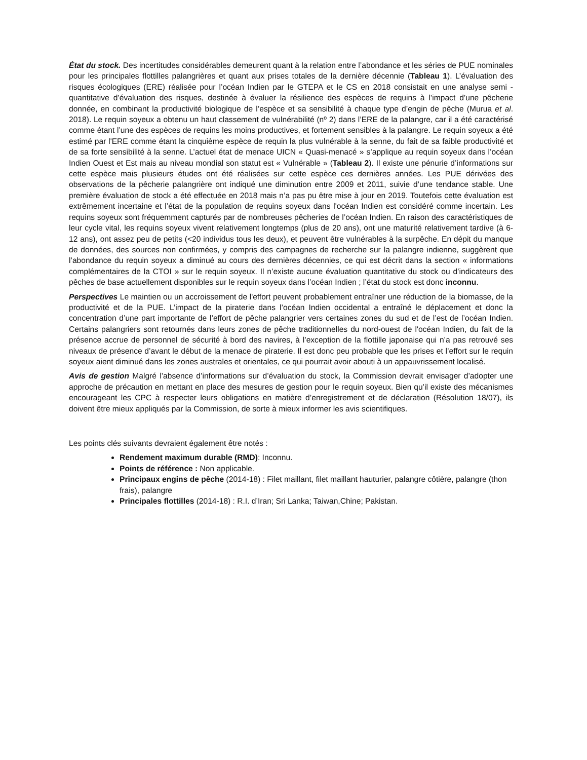État du stock. Des incertitudes considérables demeurent quant à la relation entre l’abondance et les séries de PUE nominales pour les principales flottilles palangrières et quant aux prises totales de la dernière décennie (Tableau 1). L’évaluation des risques écologiques (ERE) réalisée pour l’océan Indien par le GTEPA et le CS en 2018 consistait en une analyse semi -quantitative d’évaluation des risques, destinée à évaluer la résilience des espèces de requins à l’impact d’une pêcherie donnée, en combinant la productivité biologique de l’espèce et sa sensibilité à chaque type d’engin de pêche (Murua et al. 2018). Le requin soyeux a obtenu un haut classement de vulnérabilité (nº 2) dans l’ERE de la palangre, car il a été caractérisé comme étant l’une des espèces de requins les moins productives, et fortement sensibles à la palangre. Le requin soyeux a été estimé par l'ERE comme étant la cinquième espèce de requin la plus vulnérable à la senne, du fait de sa faible productivité et de sa forte sensibilité à la senne. L’actuel état de menace UICN « Quasi-menacé » s’applique au requin soyeux dans l’océan Indien Ouest et Est mais au niveau mondial son statut est « Vulnérable » (Tableau 2). Il existe une pénurie d’informations sur cette espèce mais plusieurs études ont été réalisées sur cette espèce ces dernières années. Les PUE dérivées des observations de la pêcherie palangrière ont indiqué une diminution entre 2009 et 2011, suivie d’une tendance stable. Une première évaluation de stock a été effectuée en 2018 mais n’a pas pu être mise à jour en 2019. Toutefois cette évaluation est extrêmement incertaine et l’état de la population de requins soyeux dans l'océan Indien est considéré comme incertain. Les requins soyeux sont fréquemment capturés par de nombreuses pêcheries de l’océan Indien. En raison des caractéristiques de leur cycle vital, les requins soyeux vivent relativement longtemps (plus de 20 ans), ont une maturité relativement tardive (à 6-12 ans), ont assez peu de petits (<20 individus tous les deux), et peuvent être vulnérables à la surpêche. En dépit du manque de données, des sources non confirmées, y compris des campagnes de recherche sur la palangre indienne, suggèrent que l’abondance du requin soyeux a diminué au cours des dernières décennies, ce qui est décrit dans la section « informations complémentaires de la CTOI » sur le requin soyeux. Il n’existe aucune évaluation quantitative du stock ou d’indicateurs des pêches de base actuellement disponibles sur le requin soyeux dans l’océan Indien ; l’état du stock est donc inconnu.
Perspectives Le maintien ou un accroissement de l'effort peuvent probablement entraîner une réduction de la biomasse, de la productivité et de la PUE. L’impact de la piraterie dans l’océan Indien occidental a entraîné le déplacement et donc la concentration d’une part importante de l’effort de pêche palangrier vers certaines zones du sud et de l’est de l’océan Indien. Certains palangriers sont retournés dans leurs zones de pêche traditionnelles du nord-ouest de l'océan Indien, du fait de la présence accrue de personnel de sécurité à bord des navires, à l’exception de la flottille japonaise qui n’a pas retrouvé ses niveaux de présence d’avant le début de la menace de piraterie. Il est donc peu probable que les prises et l’effort sur le requin soyeux aient diminué dans les zones australes et orientales, ce qui pourrait avoir abouti à un appauvrissement localisé.
Avis de gestion Malgré l’absence d’informations sur d’évaluation du stock, la Commission devrait envisager d’adopter une approche de précaution en mettant en place des mesures de gestion pour le requin soyeux. Bien qu’il existe des mécanismes encourageant les CPC à respecter leurs obligations en matière d’enregistrement et de déclaration (Résolution 18/07), ils doivent être mieux appliqués par la Commission, de sorte à mieux informer les avis scientifiques.
Les points clés suivants devraient également être notés :
Rendement maximum durable (RMD): Inconnu.
Points de référence : Non applicable.
Principaux engins de pêche (2014-18) : Filet maillant, filet maillant hauturier, palangre côtière, palangre (thon frais), palangre
Principales flottilles (2014-18) : R.I. d’Iran; Sri Lanka; Taiwan,Chine; Pakistan.